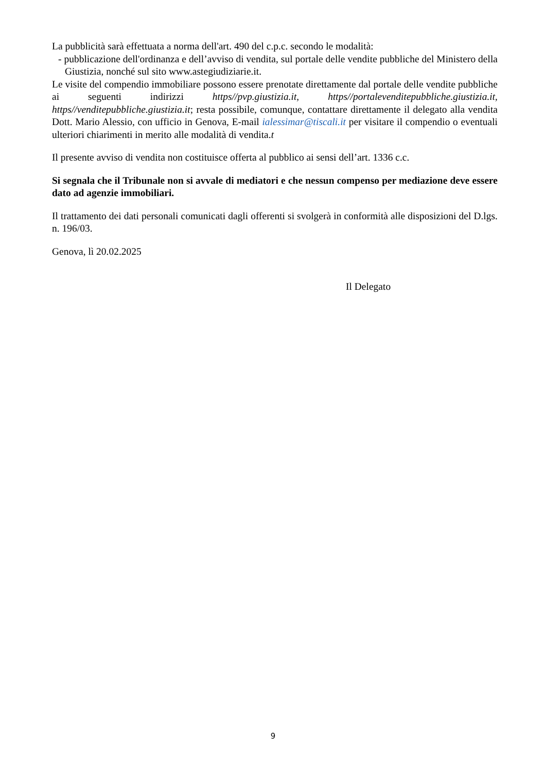La pubblicità sarà effettuata a norma dell'art. 490 del c.p.c. secondo le modalità:
- pubblicazione dell'ordinanza e dell’avviso di vendita, sul portale delle vendite pubbliche del Ministero della Giustizia, nonché sul sito www.astegiudiziarie.it.
Le visite del compendio immobiliare possono essere prenotate direttamente dal portale delle vendite pubbliche ai seguenti indirizzi https//pvp.giustizia.it, https//portalevenditepubbliche.giustizia.it, https//venditepubbliche.giustizia.it; resta possibile, comunque, contattare direttamente il delegato alla vendita Dott. Mario Alessio, con ufficio in Genova, E-mail ialessimar@tiscali.it per visitare il compendio o eventuali ulteriori chiarimenti in merito alle modalità di vendita.t
Il presente avviso di vendita non costituisce offerta al pubblico ai sensi dell’art. 1336 c.c.
Si segnala che il Tribunale non si avvale di mediatori e che nessun compenso per mediazione deve essere dato ad agenzie immobiliari.
Il trattamento dei dati personali comunicati dagli offerenti si svolgerà in conformità alle disposizioni del D.lgs. n. 196/03.
Genova, lì 20.02.2025
Il Delegato
9